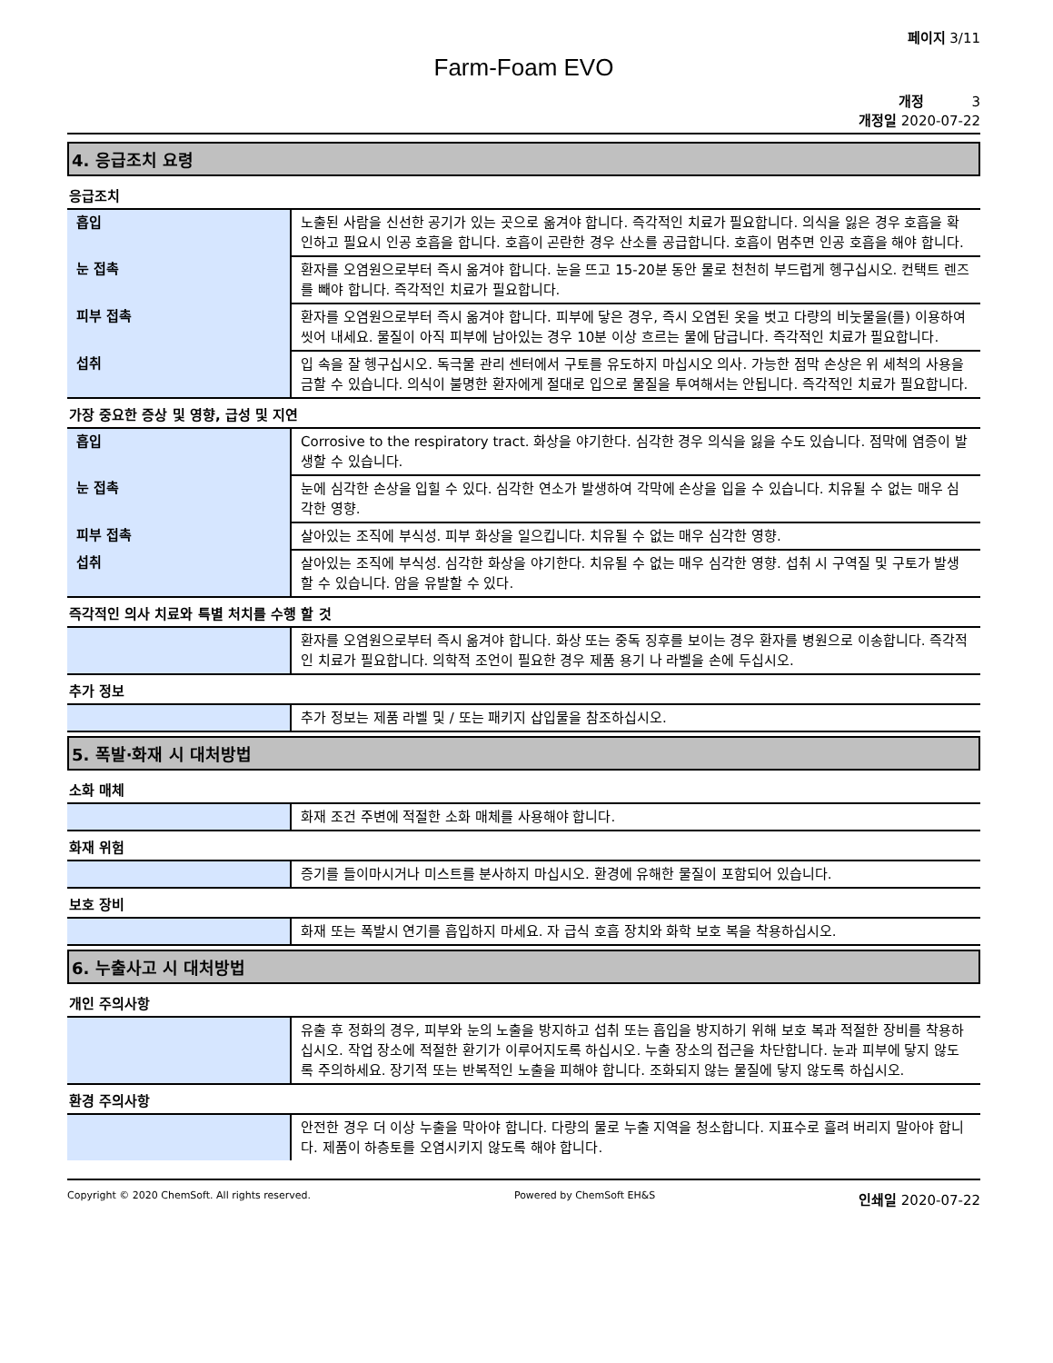페이지 3/11
Farm-Foam EVO
개정 3
개정일 2020-07-22
4. 응급조치 요령
응급조치
| 흡입 | 노출된 사람을 신선한 공기가 있는 곳으로 옮겨야 합니다. 즉각적인 치료가 필요합니다. 의식을 잃은 경우 호흡을 확인하고 필요시 인공 호흡을 합니다. 호흡이 곤란한 경우 산소를 공급합니다. 호흡이 멈추면 인공 호흡을 해야 합니다. |
| 눈 접촉 | 환자를 오염원으로부터 즉시 옮겨야 합니다. 눈을 뜨고 15-20분 동안 물로 천천히 부드럽게 헹구십시오. 컨택트 렌즈를 빼야 합니다. 즉각적인 치료가 필요합니다. |
| 피부 접촉 | 환자를 오염원으로부터 즉시 옮겨야 합니다. 피부에 닿은 경우, 즉시 오염된 옷을 벗고 다량의 비눗물을(를) 이용하여 씻어 내세요. 물질이 아직 피부에 남아있는 경우 10분 이상 흐르는 물에 담급니다. 즉각적인 치료가 필요합니다. |
| 섭취 | 입 속을 잘 헹구십시오. 독극물 관리 센터에서 구토를 유도하지 마십시오 의사. 가능한 점막 손상은 위 세척의 사용을 금할 수 있습니다. 의식이 불명한 환자에게 절대로 입으로 물질을 투여해서는 안됩니다. 즉각적인 치료가 필요합니다. |
가장 중요한 증상 및 영향, 급성 및 지연
| 흡입 | Corrosive to the respiratory tract. 화상을 야기한다. 심각한 경우 의식을 잃을 수도 있습니다. 점막에 염증이 발생할 수 있습니다. |
| 눈 접촉 | 눈에 심각한 손상을 입힐 수 있다. 심각한 연소가 발생하여 각막에 손상을 입을 수 있습니다. 치유될 수 없는 매우 심각한 영향. |
| 피부 접촉 | 살아있는 조직에 부식성. 피부 화상을 일으킵니다. 치유될 수 없는 매우 심각한 영향. |
| 섭취 | 살아있는 조직에 부식성. 심각한 화상을 야기한다. 치유될 수 없는 매우 심각한 영향. 섭취 시 구역질 및 구토가 발생할 수 있습니다. 암을 유발할 수 있다. |
즉각적인 의사 치료와 특별 처치를 수행 할 것
| | 환자를 오염원으로부터 즉시 옮겨야 합니다. 화상 또는 중독 징후를 보이는 경우 환자를 병원으로 이송합니다. 즉각적인 치료가 필요합니다. 의학적 조언이 필요한 경우 제품 용기 나 라벨을 손에 두십시오. |
추가 정보
| | 추가 정보는 제품 라벨 및 / 또는 패키지 삽입물을 참조하십시오. |
5. 폭발·화재 시 대처방법
소화 매체
| | 화재 조건 주변에 적절한 소화 매체를 사용해야 합니다. |
화재 위험
| | 증기를 들이마시거나 미스트를 분사하지 마십시오. 환경에 유해한 물질이 포함되어 있습니다. |
보호 장비
| | 화재 또는 폭발시 연기를 흡입하지 마세요. 자 급식 호흡 장치와 화학 보호 복을 착용하십시오. |
6. 누출사고 시 대처방법
개인 주의사항
| | 유출 후 정화의 경우, 피부와 눈의 노출을 방지하고 섭취 또는 흡입을 방지하기 위해 보호 복과 적절한 장비를 착용하십시오. 작업 장소에 적절한 환기가 이루어지도록 하십시오. 누출 장소의 접근을 차단합니다. 눈과 피부에 닿지 않도록 주의하세요. 장기적 또는 반복적인 노출을 피해야 합니다. 조화되지 않는 물질에 닿지 않도록 하십시오. |
환경 주의사항
| | 안전한 경우 더 이상 누출을 막아야 합니다. 다량의 물로 누출 지역을 청소합니다. 지표수로 흘려 버리지 말아야 합니다. 제품이 하층토를 오염시키지 않도록 해야 합니다. |
Copyright © 2020 ChemSoft. All rights reserved. Powered by ChemSoft EH&S 인쇄일 2020-07-22